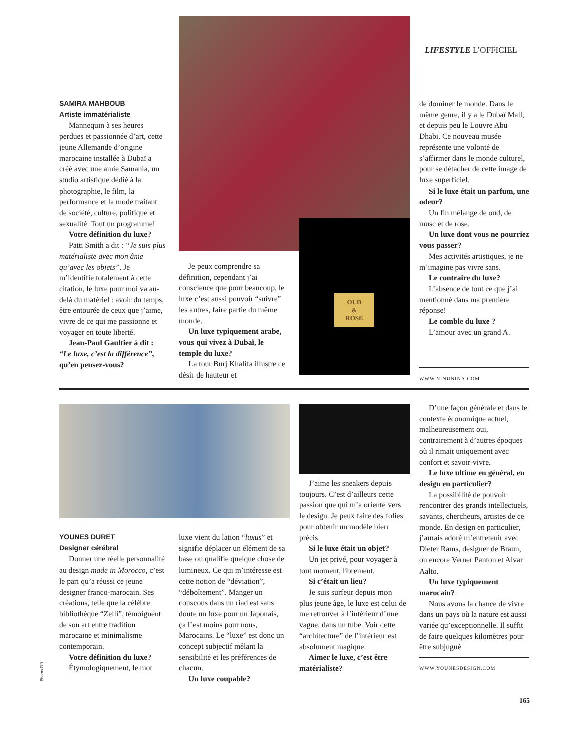LIFESTYLE L’OFFICIEL
OUD
&
ROSE
SAMIRA MAHBOUB
Artiste immatérialiste
Mannequin à ses heures perdues et passionnée d’art, cette jeune Allemande d’origine marocaine installée à Dubaï a créé avec une amie Samania, un studio artistique dédié à la photographie, le film, la performance et la mode traitant de société, culture, politique et sexualité. Tout un programme!
Votre définition du luxe?
Patti Smith a dit : “Je suis plus matérialiste avec mon âme qu’avec les objets”. Je m’identifie totalement à cette citation, le luxe pour moi va au-delà du matériel : avoir du temps, être entourée de ceux que j’aime, vivre de ce qui me passionne et voyager en toute liberté.
Jean-Paul Gaultier à dit : “Le luxe, c’est la différence”, qu’en pensez-vous?
Je peux comprendre sa définition, cependant j’ai conscience que pour beaucoup, le luxe c’est aussi pouvoir “suivre” les autres, faire partie du même monde.
Un luxe typiquement arabe, vous qui vivez à Dubaï, le temple du luxe?
La tour Burj Khalifa illustre ce désir de hauteur et
de dominer le monde. Dans le même genre, il y a le Dubaï Mall, et depuis peu le Louvre Abu Dhabi. Ce nouveau musée représente une volonté de s’affirmer dans le monde culturel, pour se détacher de cette image de luxe superficiel.
Si le luxe était un parfum, une odeur?
Un fin mélange de oud, de musc et de rose.
Un luxe dont vous ne pourriez vous passer?
Mes activités artistiques, je ne m’imagine pas vivre sans.
Le contraire du luxe?
L’absence de tout ce que j’ai mentionné dans ma première réponse!
Le comble du luxe ?
L’amour avec un grand A.
WWW.NINUNINA.COM
YOUNES DURET
Designer cérébral
Donner une réelle personnalité au design made in Morocco, c’est le pari qu’a réussi ce jeune designer franco-marocain. Ses créations, telle que la célèbre bibliothèque “Zelli”, témoignent de son art entre tradition marocaine et minimalisme contemporain.
Votre définition du luxe?
Étymologiquement, le mot
luxe vient du lation “luxus” et signifie déplacer un élément de sa base ou qualifie quelque chose de lumineux. Ce qui m’intéresse est cette notion de “déviation”, “déboîtement”. Manger un couscous dans un riad est sans doute un luxe pour un Japonais, ça l’est moins pour nous, Marocains. Le “luxe” est donc un concept subjectif mêlant la sensibilité et les préférences de chacun.
Un luxe coupable?
J’aime les sneakers depuis toujours. C’est d’ailleurs cette passion que qui m’a orienté vers le design. Je peux faire des folies pour obtenir un modèle bien précis.
Si le luxe était un objet?
Un jet privé, pour voyager à tout moment, librement.
Si c’était un lieu?
Je suis surfeur depuis mon plus jeune âge, le luxe est celui de me retrouver à l’intérieur d’une vague, dans un tube. Voir cette “architecture” de l’intérieur est absolument magique.
Aimer le luxe, c’est être matérialiste?
D’une façon générale et dans le contexte économique actuel, malheureusement oui, contrairement à d’autres époques où il rimait uniquement avec confort et savoir-vivre.
Le luxe ultime en général, en design en particulier?
La possibilité de pouvoir rencontrer des grands intellectuels, savants, chercheurs, artistes de ce monde. En design en particulier, j’aurais adoré m’entretenir avec Dieter Rams, designer de Braun, ou encore Verner Panton et Alvar Aalto.
Un luxe typiquement marocain?
Nous avons la chance de vivre dans un pays où la nature est aussi variée qu’exceptionnelle. Il suffit de faire quelques kilomètres pour être subjugué
WWW.YOUNESDESIGN.COM
Photos DR
165